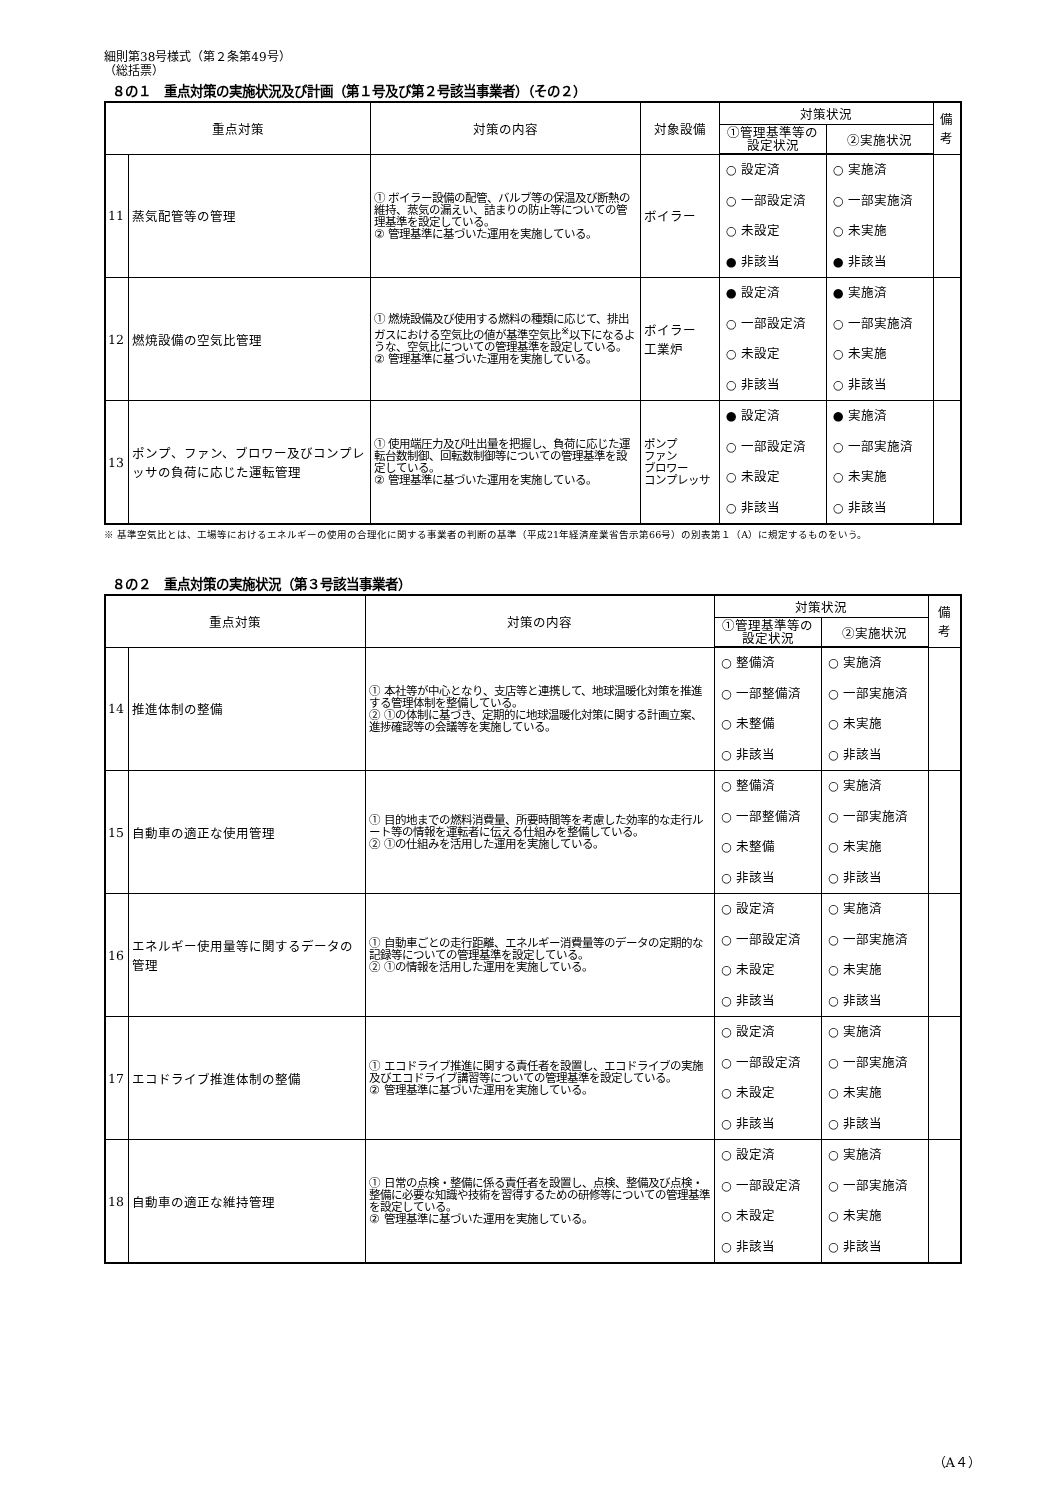細則第38号様式（第２条第49号）
（総括票）
８の１　重点対策の実施状況及び計画（第１号及び第２号該当事業者）（その２）
| 重点対策 | | 対策の内容 | 対象設備 | 対策状況 | | 備考 |
| --- | --- | --- | --- | --- | --- | --- |
| | | | | ①管理基準等の設定状況 | ②実施状況 | |
| 11 | 蒸気配管等の管理 | ① ボイラー設備の配管、バルブ等の保温及び断熱の維持、蒸気の漏えい、詰まりの防止等についての管理基準を設定している。 ② 管理基準に基づいた運用を実施している。 | ボイラー | ○ 設定済 ○ 一部設定済 ○ 未設定 ● 非該当 | ○ 実施済 ○ 一部実施済 ○ 未実施 ● 非該当 | |
| 12 | 燃焼設備の空気比管理 | ① 燃焼設備及び使用する燃料の種類に応じて、排出ガスにおける空気比の値が基準空気比<sup>※</sup>以下になるような、空気比についての管理基準を設定している。 ② 管理基準に基づいた運用を実施している。 | ボイラー 工業炉 | ● 設定済 ○ 一部設定済 ○ 未設定 ○ 非該当 | ● 実施済 ○ 一部実施済 ○ 未実施 ○ 非該当 | |
| 13 | ポンプ、ファン、ブロワー及びコンプレッサの負荷に応じた運転管理 | ① 使用端圧力及び吐出量を把握し、負荷に応じた運転台数制御、回転数制御等についての管理基準を設定している。 ② 管理基準に基づいた運用を実施している。 | ポンプ ファン ブロワー コンプレッサ | ● 設定済 ○ 一部設定済 ○ 未設定 ○ 非該当 | ● 実施済 ○ 一部実施済 ○ 未実施 ○ 非該当 | |
※ 基準空気比とは、工場等におけるエネルギーの使用の合理化に関する事業者の判断の基準（平成21年経済産業省告示第66号）の別表第１（A）に規定するものをいう。
８の２　重点対策の実施状況（第３号該当事業者）
| 重点対策 | | 対策の内容 | 対策状況 | | 備考 |
| --- | --- | --- | --- | --- | --- |
| | | | ①管理基準等の設定状況 | ②実施状況 | |
| 14 | 推進体制の整備 | ① 本社等が中心となり、支店等と連携して、地球温暖化対策を推進する管理体制を整備している。 ② ①の体制に基づき、定期的に地球温暖化対策に関する計画立案、進捗確認等の会議等を実施している。 | ○ 整備済 ○ 一部整備済 ○ 未整備 ○ 非該当 | ○ 実施済 ○ 一部実施済 ○ 未実施 ○ 非該当 | |
| 15 | 自動車の適正な使用管理 | ① 目的地までの燃料消費量、所要時間等を考慮した効率的な走行ルート等の情報を運転者に伝える仕組みを整備している。 ② ①の仕組みを活用した運用を実施している。 | ○ 整備済 ○ 一部整備済 ○ 未整備 ○ 非該当 | ○ 実施済 ○ 一部実施済 ○ 未実施 ○ 非該当 | |
| 16 | エネルギー使用量等に関するデータの管理 | ① 自動車ごとの走行距離、エネルギー消費量等のデータの定期的な記録等についての管理基準を設定している。 ② ①の情報を活用した運用を実施している。 | ○ 設定済 ○ 一部設定済 ○ 未設定 ○ 非該当 | ○ 実施済 ○ 一部実施済 ○ 未実施 ○ 非該当 | |
| 17 | エコドライブ推進体制の整備 | ① エコドライブ推進に関する責任者を設置し、エコドライブの実施及びエコドライブ講習等についての管理基準を設定している。 ② 管理基準に基づいた運用を実施している。 | ○ 設定済 ○ 一部設定済 ○ 未設定 ○ 非該当 | ○ 実施済 ○ 一部実施済 ○ 未実施 ○ 非該当 | |
| 18 | 自動車の適正な維持管理 | ① 日常の点検・整備に係る責任者を設置し、点検、整備及び点検・整備に必要な知識や技術を習得するための研修等についての管理基準を設定している。 ② 管理基準に基づいた運用を実施している。 | ○ 設定済 ○ 一部設定済 ○ 未設定 ○ 非該当 | ○ 実施済 ○ 一部実施済 ○ 未実施 ○ 非該当 | |
（A４）